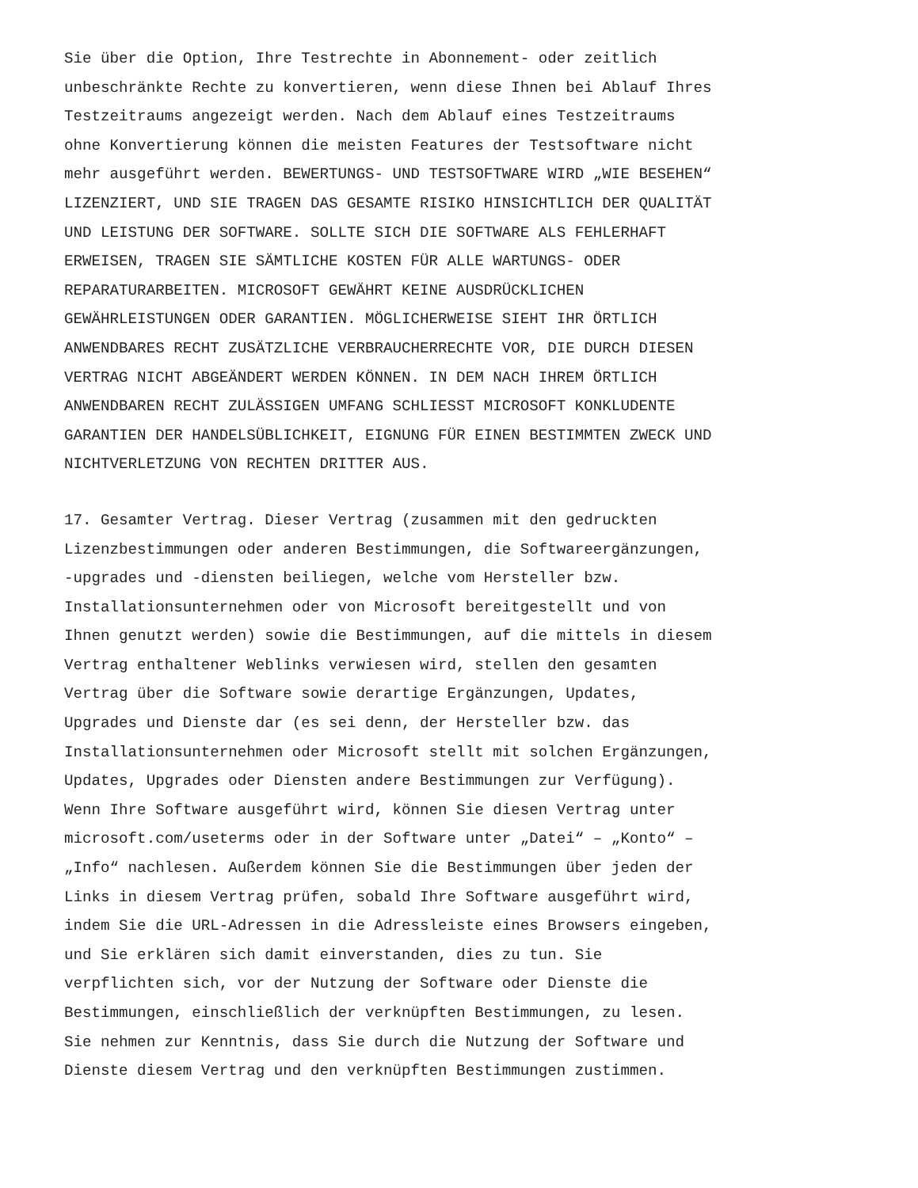Sie über die Option, Ihre Testrechte in Abonnement- oder zeitlich unbeschränkte Rechte zu konvertieren, wenn diese Ihnen bei Ablauf Ihres Testzeitraums angezeigt werden. Nach dem Ablauf eines Testzeitraums ohne Konvertierung können die meisten Features der Testsoftware nicht mehr ausgeführt werden. BEWERTUNGS- UND TESTSOFTWARE WIRD „WIE BESEHEN“ LIZENZIERT, UND SIE TRAGEN DAS GESAMTE RISIKO HINSICHTLICH DER QUALITÄT UND LEISTUNG DER SOFTWARE. SOLLTE SICH DIE SOFTWARE ALS FEHLERHAFT ERWEISEN, TRAGEN SIE SÄMTLICHE KOSTEN FÜR ALLE WARTUNGS- ODER REPARATURARBEITEN. MICROSOFT GEWÄHRT KEINE AUSDRÜCKLICHEN GEWÄHRLEISTUNGEN ODER GARANTIEN. MÖGLICHERWEISE SIEHT IHR ÖRTLICH ANWENDBARES RECHT ZUSÄTZLICHE VERBRAUCHERRECHTE VOR, DIE DURCH DIESEN VERTRAG NICHT ABGEÄNDERT WERDEN KÖNNEN. IN DEM NACH IHREM ÖRTLICH ANWENDBAREN RECHT ZULÄSSIGEN UMFANG SCHLIESST MICROSOFT KONKLUDENTE GARANTIEN DER HANDELSÜBLICHKEIT, EIGNUNG FÜR EINEN BESTIMMTEN ZWECK UND NICHTVERLETZUNG VON RECHTEN DRITTER AUS.
17. Gesamter Vertrag. Dieser Vertrag (zusammen mit den gedruckten Lizenzbestimmungen oder anderen Bestimmungen, die Softwareergänzungen, -upgrades und -diensten beiliegen, welche vom Hersteller bzw. Installationsunternehmen oder von Microsoft bereitgestellt und von Ihnen genutzt werden) sowie die Bestimmungen, auf die mittels in diesem Vertrag enthaltener Weblinks verwiesen wird, stellen den gesamten Vertrag über die Software sowie derartige Ergänzungen, Updates, Upgrades und Dienste dar (es sei denn, der Hersteller bzw. das Installationsunternehmen oder Microsoft stellt mit solchen Ergänzungen, Updates, Upgrades oder Diensten andere Bestimmungen zur Verfügung). Wenn Ihre Software ausgeführt wird, können Sie diesen Vertrag unter microsoft.com/useterms oder in der Software unter „Datei“ – „Konto“ – „Info“ nachlesen. Außerdem können Sie die Bestimmungen über jeden der Links in diesem Vertrag prüfen, sobald Ihre Software ausgeführt wird, indem Sie die URL-Adressen in die Adressleiste eines Browsers eingeben, und Sie erklären sich damit einverstanden, dies zu tun. Sie verpflichten sich, vor der Nutzung der Software oder Dienste die Bestimmungen, einschließlich der verknüpften Bestimmungen, zu lesen. Sie nehmen zur Kenntnis, dass Sie durch die Nutzung der Software und Dienste diesem Vertrag und den verknüpften Bestimmungen zustimmen.